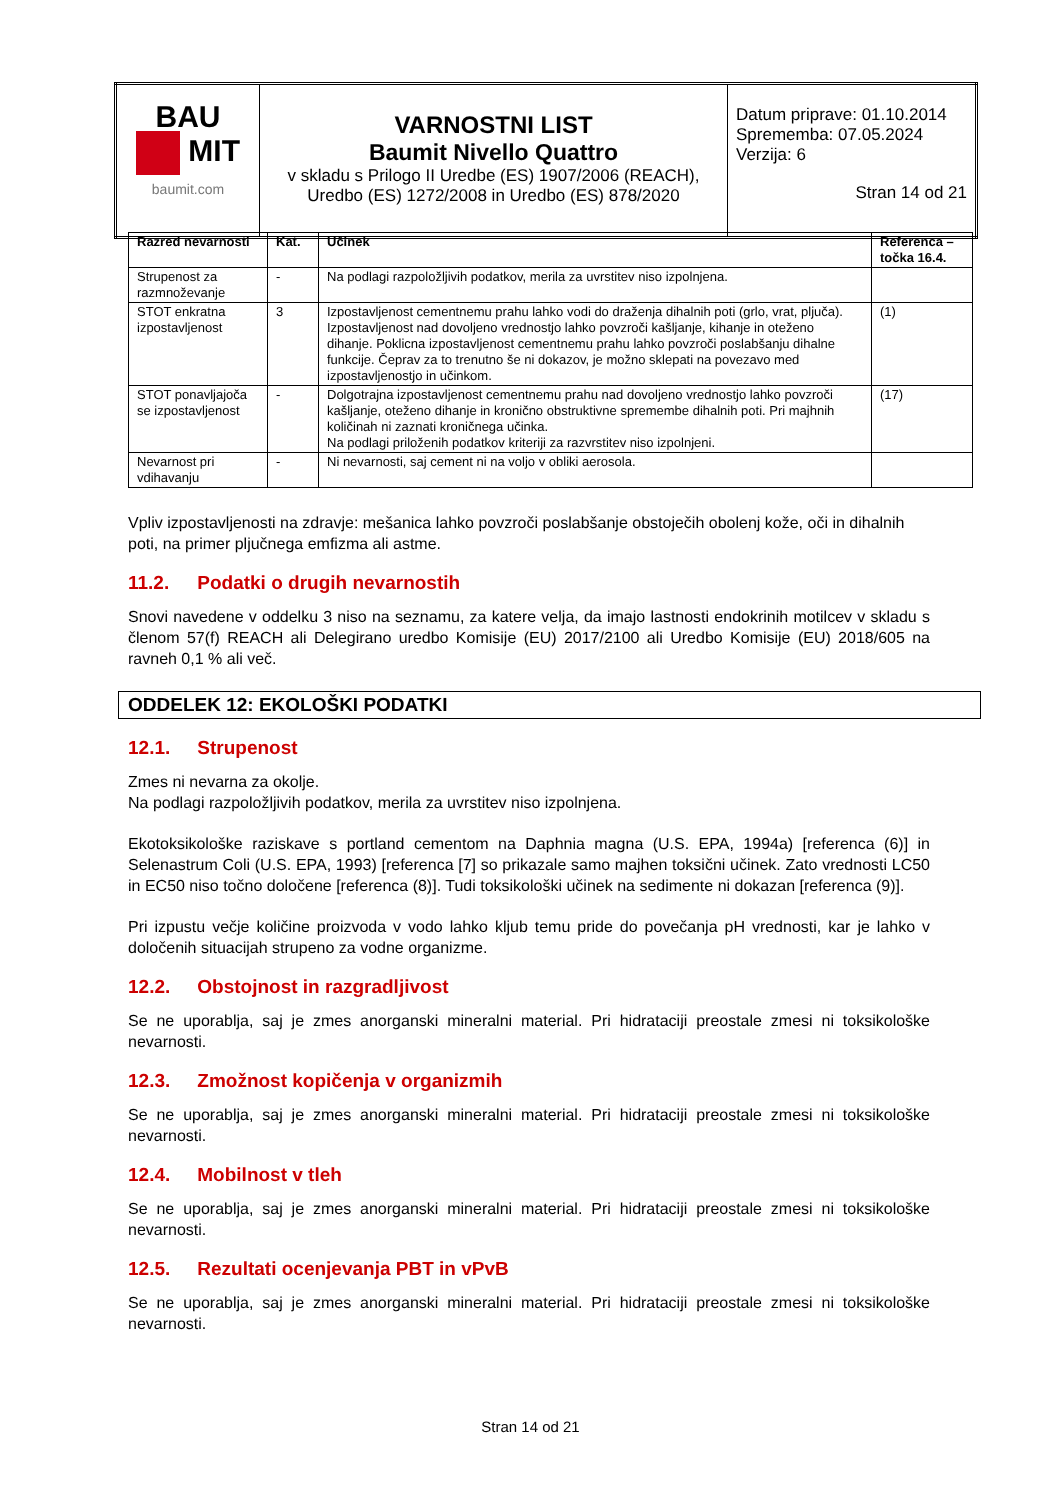| BAU MIT baumit.com | VARNOSTNI LIST Baumit Nivello Quattro v skladu s Prilogo II Uredbe (ES) 1907/2006 (REACH), Uredbo (ES) 1272/2008 in Uredbo (ES) 878/2020 | Datum priprave: 01.10.2014 Sprememba: 07.05.2024 Verzija: 6 Stran 14 od 21 |
| Razred nevarnosti | Kat. | Učinek | Referenca – točka 16.4. |
| --- | --- | --- | --- |
| Strupenost za razmnoževanje | - | Na podlagi razpoložljivih podatkov, merila za uvrstitev niso izpolnjena. | |
| STOT enkratna izpostavljenost | 3 | Izpostavljenost cementnemu prahu lahko vodi do draženja dihalnih poti (grlo, vrat, pljuča). Izpostavljenost nad dovoljeno vrednostjo lahko povzroči kašljanje, kihanje in oteženo dihanje. Poklicna izpostavljenost cementnemu prahu lahko povzroči poslabšanju dihalne funkcije. Čeprav za to trenutno še ni dokazov, je možno sklepati na povezavo med izpostavljenostjo in učinkom. | (1) |
| STOT ponavljajoča se izpostavljenost | - | Dolgotrajna izpostavljenost cementnemu prahu nad dovoljeno vrednostjo lahko povzroči kašljanje, oteženo dihanje in kronično obstruktivne spremembe dihalnih poti. Pri majhnih količinah ni zaznati kroničnega učinka. Na podlagi priloženih podatkov kriteriji za razvrstitev niso izpolnjeni. | (17) |
| Nevarnost pri vdihavanju | - | Ni nevarnosti, saj cement ni na voljo v obliki aerosola. | |
Vpliv izpostavljenosti na zdravje: mešanica lahko povzroči poslabšanje obstoječih obolenj kože, oči in dihalnih poti, na primer pljučnega emfizma ali astme.
11.2. Podatki o drugih nevarnostih
Snovi navedene v oddelku 3 niso na seznamu, za katere velja, da imajo lastnosti endokrinih motilcev v skladu s členom 57(f) REACH ali Delegirano uredbo Komisije (EU) 2017/2100 ali Uredbo Komisije (EU) 2018/605 na ravneh 0,1 % ali več.
ODDELEK 12: EKOLOŠKI PODATKI
12.1. Strupenost
Zmes ni nevarna za okolje.
Na podlagi razpoložljivih podatkov, merila za uvrstitev niso izpolnjena.
Ekotoksikološke raziskave s portland cementom na Daphnia magna (U.S. EPA, 1994a) [referenca (6)] in Selenastrum Coli (U.S. EPA, 1993) [referenca [7] so prikazale samo majhen toksični učinek. Zato vrednosti LC50 in EC50 niso točno določene [referenca (8)]. Tudi toksikološki učinek na sedimente ni dokazan [referenca (9)].
Pri izpustu večje količine proizvoda v vodo lahko kljub temu pride do povečanja pH vrednosti, kar je lahko v določenih situacijah strupeno za vodne organizme.
12.2. Obstojnost in razgradljivost
Se ne uporablja, saj je zmes anorganski mineralni material. Pri hidrataciji preostale zmesi ni toksikološke nevarnosti.
12.3. Zmožnost kopičenja v organizmih
Se ne uporablja, saj je zmes anorganski mineralni material. Pri hidrataciji preostale zmesi ni toksikološke nevarnosti.
12.4. Mobilnost v tleh
Se ne uporablja, saj je zmes anorganski mineralni material. Pri hidrataciji preostale zmesi ni toksikološke nevarnosti.
12.5. Rezultati ocenjevanja PBT in vPvB
Se ne uporablja, saj je zmes anorganski mineralni material. Pri hidrataciji preostale zmesi ni toksikološke nevarnosti.
Stran 14 od 21